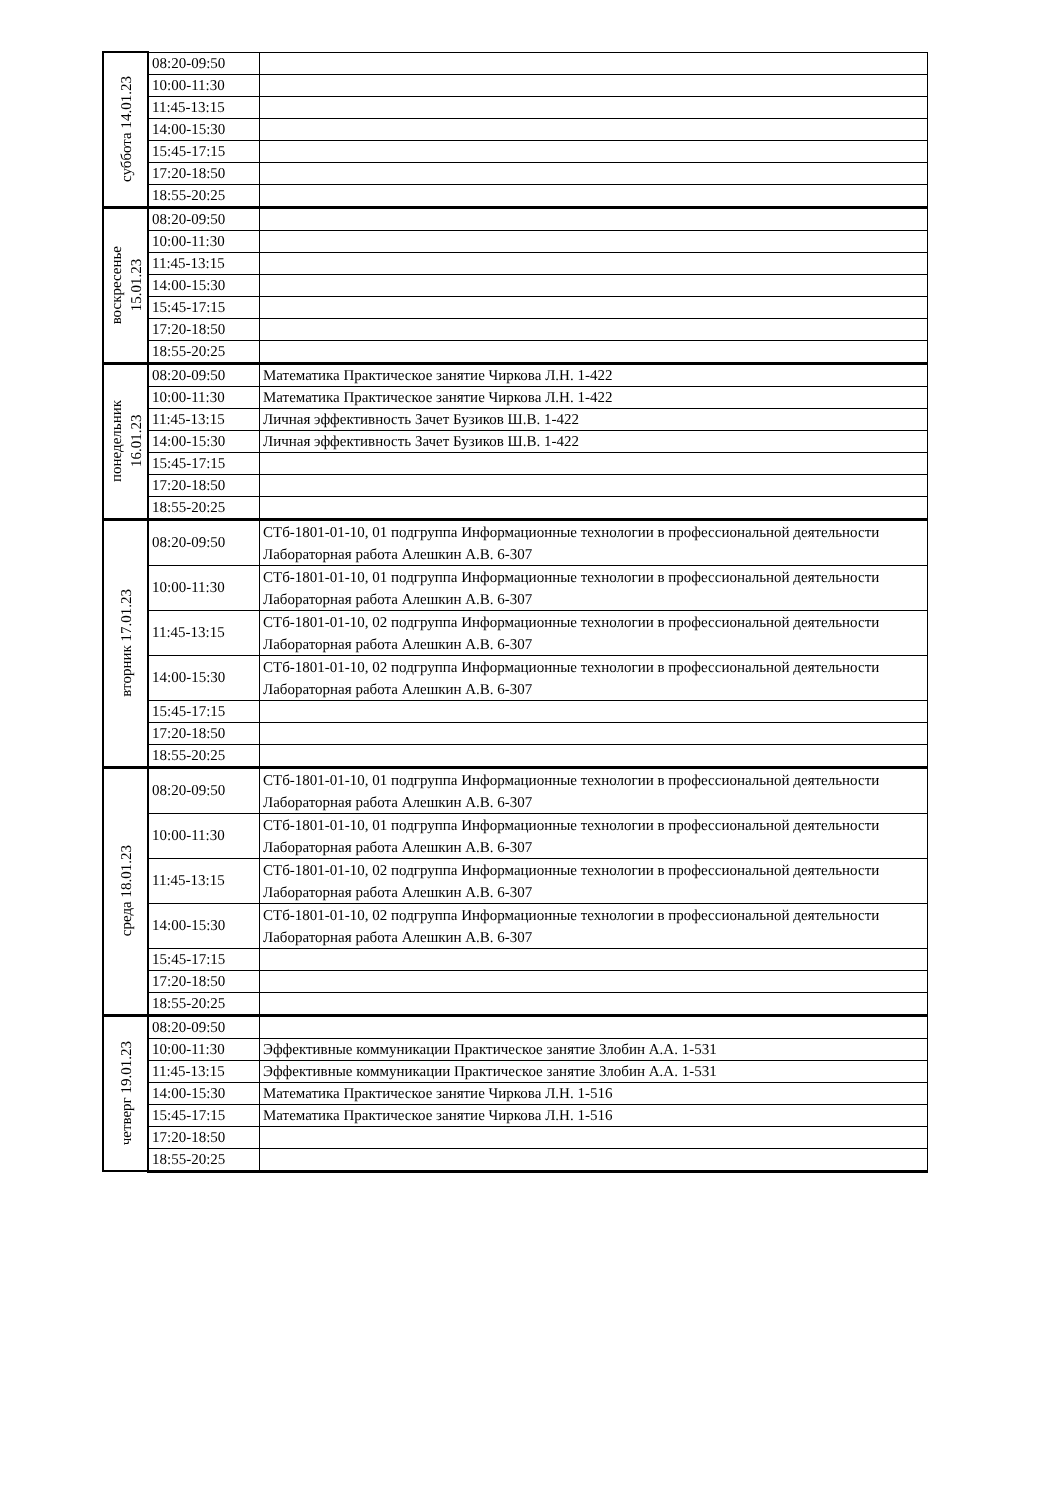| суббота 14.01.23 | 08:20-09:50 | |
| | 10:00-11:30 | |
| | 11:45-13:15 | |
| | 14:00-15:30 | |
| | 15:45-17:15 | |
| | 17:20-18:50 | |
| | 18:55-20:25 | |
| воскресенье 15.01.23 | 08:20-09:50 | |
| | 10:00-11:30 | |
| | 11:45-13:15 | |
| | 14:00-15:30 | |
| | 15:45-17:15 | |
| | 17:20-18:50 | |
| | 18:55-20:25 | |
| понедельник 16.01.23 | 08:20-09:50 | Математика Практическое занятие Чиркова Л.Н. 1-422 |
| | 10:00-11:30 | Математика Практическое занятие Чиркова Л.Н. 1-422 |
| | 11:45-13:15 | Личная эффективность Зачет Бузиков Ш.В. 1-422 |
| | 14:00-15:30 | Личная эффективность Зачет Бузиков Ш.В. 1-422 |
| | 15:45-17:15 | |
| | 17:20-18:50 | |
| | 18:55-20:25 | |
| вторник 17.01.23 | 08:20-09:50 | СТб-1801-01-10, 01 подгруппа Информационные технологии в профессиональной деятельности Лабораторная работа Алешкин А.В. 6-307 |
| | 10:00-11:30 | СТб-1801-01-10, 01 подгруппа Информационные технологии в профессиональной деятельности Лабораторная работа Алешкин А.В. 6-307 |
| | 11:45-13:15 | СТб-1801-01-10, 02 подгруппа Информационные технологии в профессиональной деятельности Лабораторная работа Алешкин А.В. 6-307 |
| | 14:00-15:30 | СТб-1801-01-10, 02 подгруппа Информационные технологии в профессиональной деятельности Лабораторная работа Алешкин А.В. 6-307 |
| | 15:45-17:15 | |
| | 17:20-18:50 | |
| | 18:55-20:25 | |
| среда 18.01.23 | 08:20-09:50 | СТб-1801-01-10, 01 подгруппа Информационные технологии в профессиональной деятельности Лабораторная работа Алешкин А.В. 6-307 |
| | 10:00-11:30 | СТб-1801-01-10, 01 подгруппа Информационные технологии в профессиональной деятельности Лабораторная работа Алешкин А.В. 6-307 |
| | 11:45-13:15 | СТб-1801-01-10, 02 подгруппа Информационные технологии в профессиональной деятельности Лабораторная работа Алешкин А.В. 6-307 |
| | 14:00-15:30 | СТб-1801-01-10, 02 подгруппа Информационные технологии в профессиональной деятельности Лабораторная работа Алешкин А.В. 6-307 |
| | 15:45-17:15 | |
| | 17:20-18:50 | |
| | 18:55-20:25 | |
| четверг 19.01.23 | 08:20-09:50 | |
| | 10:00-11:30 | Эффективные коммуникации Практическое занятие Злобин А.А. 1-531 |
| | 11:45-13:15 | Эффективные коммуникации Практическое занятие Злобин А.А. 1-531 |
| | 14:00-15:30 | Математика Практическое занятие Чиркова Л.Н. 1-516 |
| | 15:45-17:15 | Математика Практическое занятие Чиркова Л.Н. 1-516 |
| | 17:20-18:50 | |
| | 18:55-20:25 | |